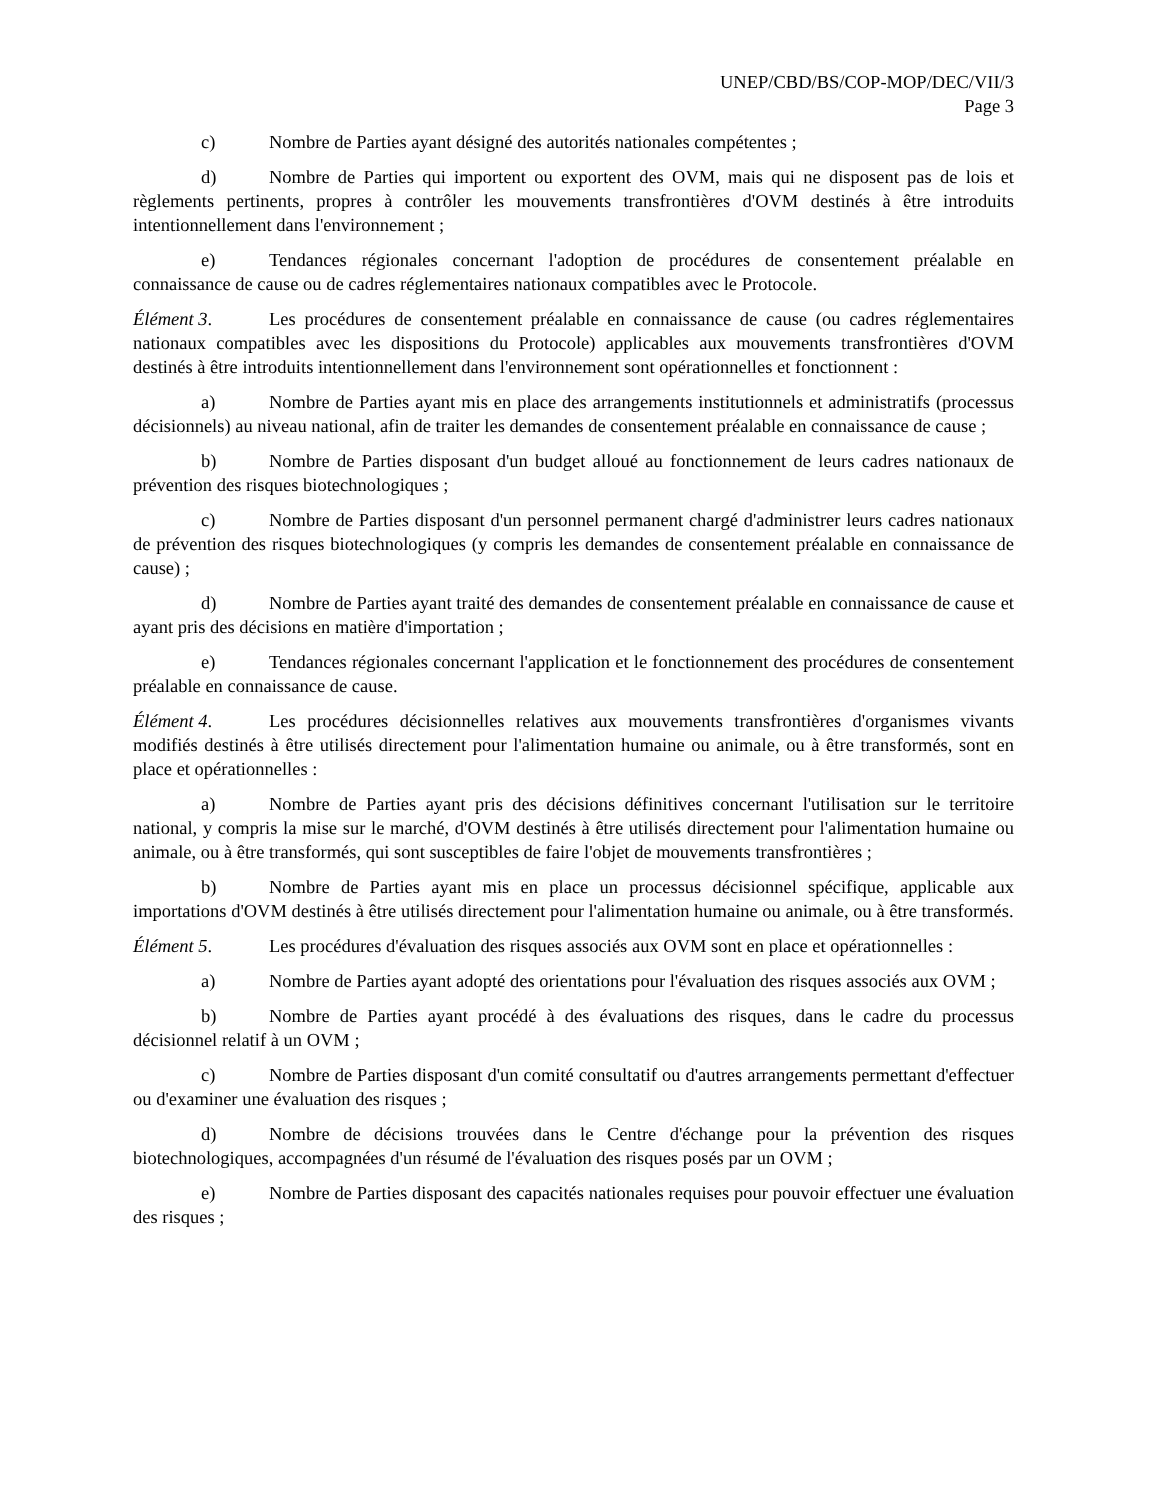UNEP/CBD/BS/COP-MOP/DEC/VII/3
Page 3
c) Nombre de Parties ayant désigné des autorités nationales compétentes ;
d) Nombre de Parties qui importent ou exportent des OVM, mais qui ne disposent pas de lois et règlements pertinents, propres à contrôler les mouvements transfrontières d'OVM destinés à être introduits intentionnellement dans l'environnement ;
e) Tendances régionales concernant l'adoption de procédures de consentement préalable en connaissance de cause ou de cadres réglementaires nationaux compatibles avec le Protocole.
Élément 3. Les procédures de consentement préalable en connaissance de cause (ou cadres réglementaires nationaux compatibles avec les dispositions du Protocole) applicables aux mouvements transfrontières d'OVM destinés à être introduits intentionnellement dans l'environnement sont opérationnelles et fonctionnent :
a) Nombre de Parties ayant mis en place des arrangements institutionnels et administratifs (processus décisionnels) au niveau national, afin de traiter les demandes de consentement préalable en connaissance de cause ;
b) Nombre de Parties disposant d'un budget alloué au fonctionnement de leurs cadres nationaux de prévention des risques biotechnologiques ;
c) Nombre de Parties disposant d'un personnel permanent chargé d'administrer leurs cadres nationaux de prévention des risques biotechnologiques (y compris les demandes de consentement préalable en connaissance de cause) ;
d) Nombre de Parties ayant traité des demandes de consentement préalable en connaissance de cause et ayant pris des décisions en matière d'importation ;
e) Tendances régionales concernant l'application et le fonctionnement des procédures de consentement préalable en connaissance de cause.
Élément 4. Les procédures décisionnelles relatives aux mouvements transfrontières d'organismes vivants modifiés destinés à être utilisés directement pour l'alimentation humaine ou animale, ou à être transformés, sont en place et opérationnelles :
a) Nombre de Parties ayant pris des décisions définitives concernant l'utilisation sur le territoire national, y compris la mise sur le marché, d'OVM destinés à être utilisés directement pour l'alimentation humaine ou animale, ou à être transformés, qui sont susceptibles de faire l'objet de mouvements transfrontières ;
b) Nombre de Parties ayant mis en place un processus décisionnel spécifique, applicable aux importations d'OVM destinés à être utilisés directement pour l'alimentation humaine ou animale, ou à être transformés.
Élément 5. Les procédures d'évaluation des risques associés aux OVM sont en place et opérationnelles :
a) Nombre de Parties ayant adopté des orientations pour l'évaluation des risques associés aux OVM ;
b) Nombre de Parties ayant procédé à des évaluations des risques, dans le cadre du processus décisionnel relatif à un OVM ;
c) Nombre de Parties disposant d'un comité consultatif ou d'autres arrangements permettant d'effectuer ou d'examiner une évaluation des risques ;
d) Nombre de décisions trouvées dans le Centre d'échange pour la prévention des risques biotechnologiques, accompagnées d'un résumé de l'évaluation des risques posés par un OVM ;
e) Nombre de Parties disposant des capacités nationales requises pour pouvoir effectuer une évaluation des risques ;